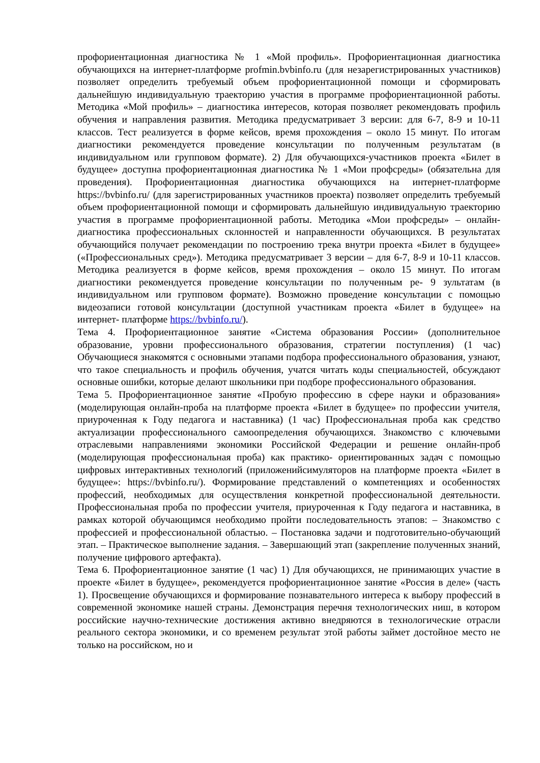профориентационная диагностика № 1 «Мой профиль». Профориентационная диагностика обучающихся на интернет-платформе profmin.bvbinfo.ru (для незарегистрированных участников) позволяет определить требуемый объем профориентационной помощи и сформировать дальнейшую индивидуальную траекторию участия в программе профориентационной работы. Методика «Мой профиль» – диагностика интересов, которая позволяет рекомендовать профиль обучения и направления развития. Методика предусматривает 3 версии: для 6-7, 8-9 и 10-11 классов. Тест реализуется в форме кейсов, время прохождения – около 15 минут. По итогам диагностики рекомендуется проведение консультации по полученным результатам (в индивидуальном или групповом формате). 2) Для обучающихся-участников проекта «Билет в будущее» доступна профориентационная диагностика № 1 «Мои профсреды» (обязательна для проведения). Профориентационная диагностика обучающихся на интернет-платформе https://bvbinfo.ru/ (для зарегистрированных участников проекта) позволяет определить требуемый объем профориентационной помощи и сформировать дальнейшую индивидуальную траекторию участия в программе профориентационной работы. Методика «Мои профсреды» – онлайн-диагностика профессиональных склонностей и направленности обучающихся. В результатах обучающийся получает рекомендации по построению трека внутри проекта «Билет в будущее» («Профессиональных сред»). Методика предусматривает 3 версии – для 6-7, 8-9 и 10-11 классов. Методика реализуется в форме кейсов, время прохождения – около 15 минут. По итогам диагностики рекомендуется проведение консультации по полученным ре- 9 зультатам (в индивидуальном или групповом формате). Возможно проведение консультации с помощью видеозаписи готовой консультации (доступной участникам проекта «Билет в будущее» на интернет- платформе https://bvbinfo.ru/).
Тема 4. Профориентационное занятие «Система образования России» (дополнительное образование, уровни профессионального образования, стратегии поступления) (1 час) Обучающиеся знакомятся с основными этапами подбора профессионального образования, узнают, что такое специальность и профиль обучения, учатся читать коды специальностей, обсуждают основные ошибки, которые делают школьники при подборе профессионального образования.
Тема 5. Профориентационное занятие «Пробую профессию в сфере науки и образования» (моделирующая онлайн-проба на платформе проекта «Билет в будущее» по профессии учителя, приуроченная к Году педагога и наставника) (1 час) Профессиональная проба как средство актуализации профессионального самоопределения обучающихся. Знакомство с ключевыми отраслевыми направлениями экономики Российской Федерации и решение онлайн-проб (моделирующая профессиональная проба) как практико- ориентированных задач с помощью цифровых интерактивных технологий (приложенийсимуляторов на платформе проекта «Билет в будущее»: https://bvbinfo.ru/). Формирование представлений о компетенциях и особенностях профессий, необходимых для осуществления конкретной профессиональной деятельности. Профессиональная проба по профессии учителя, приуроченная к Году педагога и наставника, в рамках которой обучающимся необходимо пройти последовательность этапов: – Знакомство с профессией и профессиональной областью. – Постановка задачи и подготовительно-обучающий этап. – Практическое выполнение задания. – Завершающий этап (закрепление полученных знаний, получение цифрового артефакта).
Тема 6. Профориентационное занятие (1 час) 1) Для обучающихся, не принимающих участие в проекте «Билет в будущее», рекомендуется профориентационное занятие «Россия в деле» (часть 1). Просвещение обучающихся и формирование познавательного интереса к выбору профессий в современной экономике нашей страны. Демонстрация перечня технологических ниш, в котором российские научно-технические достижения активно внедряются в технологические отрасли реального сектора экономики, и со временем результат этой работы займет достойное место не только на российском, но и